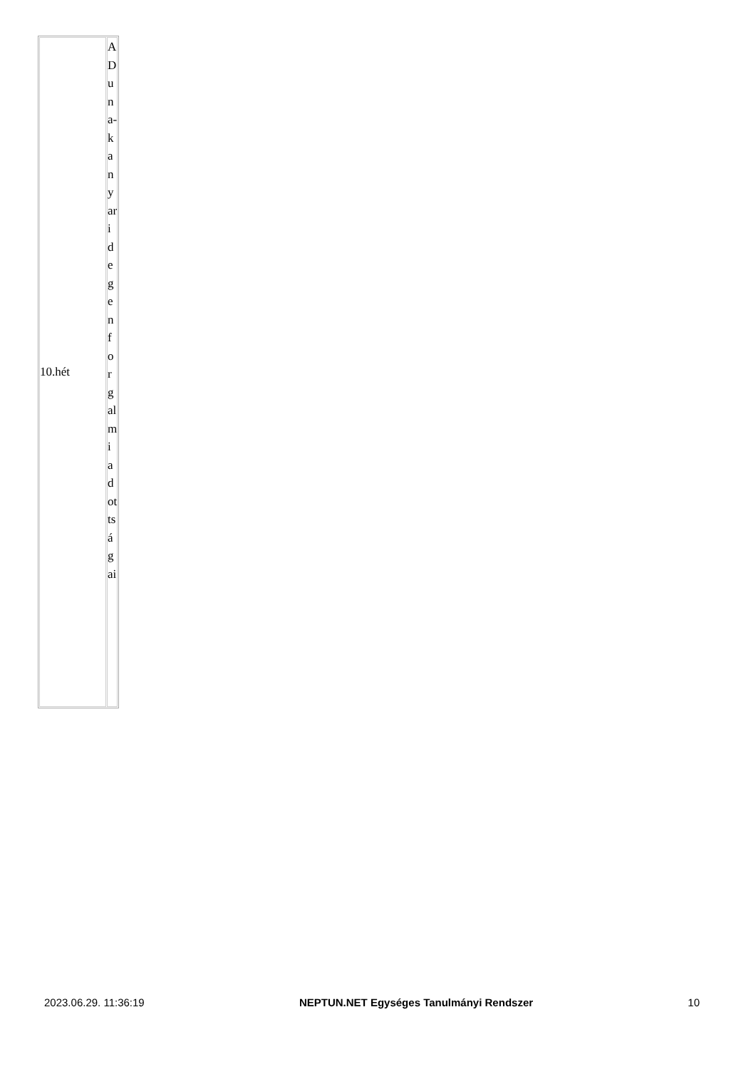| 10.hét | A Duna-kanyari degenforgalmi adottságai |
2023.06.29. 11:36:19 NEPTUN.NET Egységes Tanulmányi Rendszer 10